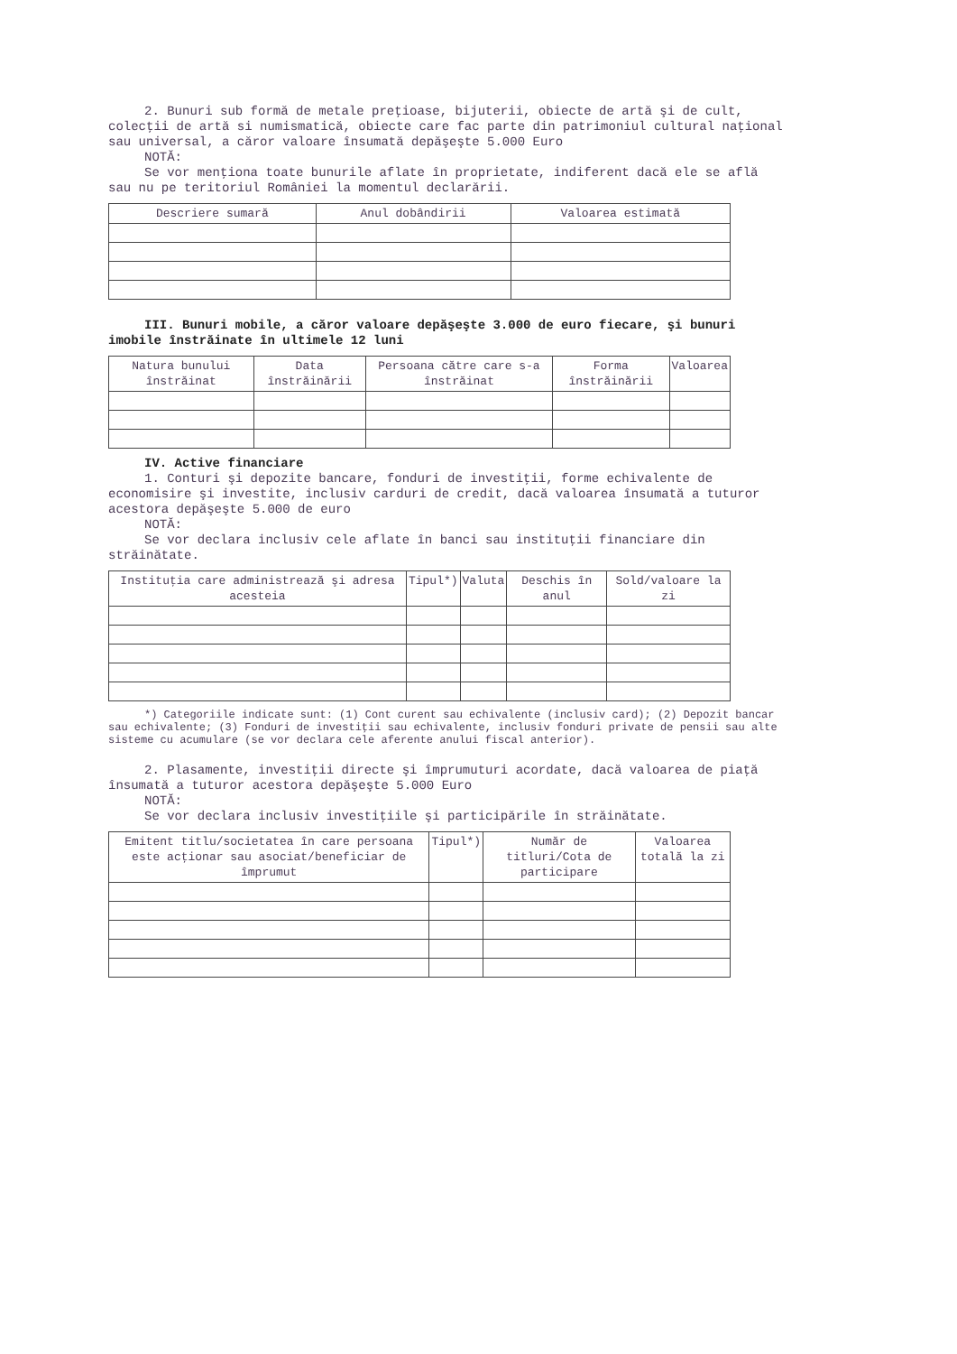2. Bunuri sub formă de metale preţioase, bijuterii, obiecte de artă şi de cult, colecţii de artă si numismatică, obiecte care fac parte din patrimoniul cultural naţional sau universal, a căror valoare însumată depăşeşte 5.000 Euro
NOTĂ:
Se vor menţiona toate bunurile aflate în proprietate, indiferent dacă ele se află sau nu pe teritoriul României la momentul declarării.
| Descriere sumară | Anul dobândirii | Valoarea estimată |
| --- | --- | --- |
III. Bunuri mobile, a căror valoare depăşeşte 3.000 de euro fiecare, şi bunuri imobile înstrăinate în ultimele 12 luni
| Natura bunului înstrăinat | Data înstrăinării | Persoana către care s-a înstrăinat | Forma înstrăinării | Valoarea |
| --- | --- | --- | --- | --- |
IV. Active financiare
1. Conturi şi depozite bancare, fonduri de investiţii, forme echivalente de economisire şi investite, inclusiv carduri de credit, dacă valoarea însumată a tuturor acestora depăşeşte 5.000 de euro
NOTĂ:
Se vor declara inclusiv cele aflate în banci sau instituţii financiare din străinătate.
| Instituţia care administrează şi adresa acesteia | Tipul*) | Valuta | Deschis în anul | Sold/valoare la zi |
| --- | --- | --- | --- | --- |
*) Categoriile indicate sunt: (1) Cont curent sau echivalente (inclusiv card); (2) Depozit bancar sau echivalente; (3) Fonduri de investiţii sau echivalente, inclusiv fonduri private de pensii sau alte sisteme cu acumulare (se vor declara cele aferente anului fiscal anterior).
2. Plasamente, investiţii directe şi împrumuturi acordate, dacă valoarea de piaţă însumată a tuturor acestora depăşeşte 5.000 Euro
NOTĂ:
Se vor declara inclusiv investiţiile şi participările în străinătate.
| Emitent titlu/societatea în care persoana este acţionar sau asociat/beneficiar de împrumut | Tipul*) | Număr de titluri/Cota de participare | Valoarea totală la zi |
| --- | --- | --- | --- |